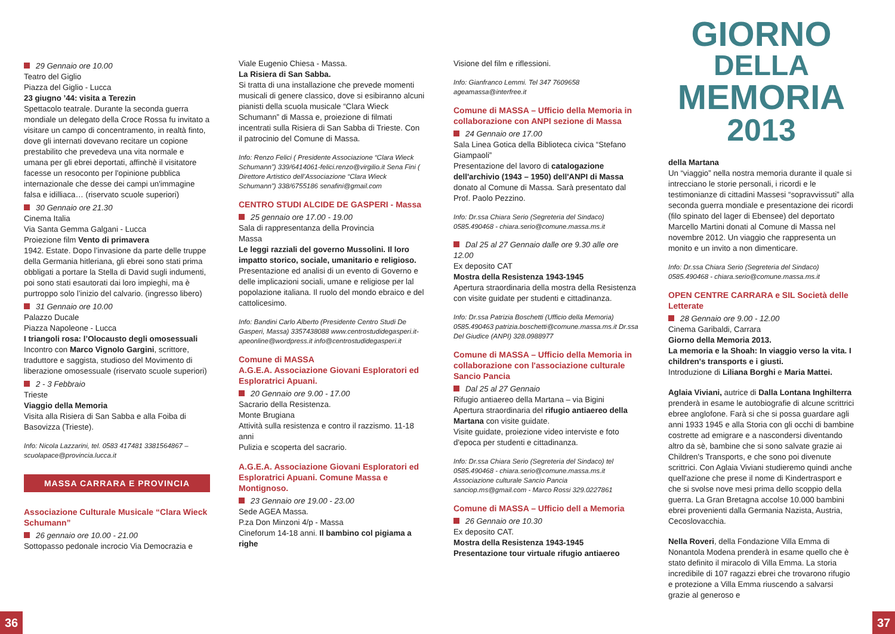29 Gennaio ore 10.00
Teatro del Giglio
Piazza del Giglio - Lucca
23 giugno ’44: visita a Terezin
Spettacolo teatrale. Durante la seconda guerra mondiale un delegato della Croce Rossa fu invitato a visitare un campo di concentramento, in realtà finto, dove gli internati dovevano recitare un copione prestabilito che prevedeva una vita normale e umana per gli ebrei deportati, affinchè il visitatore facesse un resoconto per l'opinione pubblica internazionale che desse dei campi un'immagine falsa e idilliaca… (riservato scuole superiori)
30 Gennaio ore 21.30
Cinema Italia
Via Santa Gemma Galgani - Lucca
Proiezione film Vento di primavera
1942. Estate. Dopo l’invasione da parte delle truppe della Germania hitleriana, gli ebrei sono stati prima obbligati a portare la Stella di David sugli indumenti, poi sono stati esautorati dai loro impieghi, ma è purtroppo solo l’inizio del calvario. (ingresso libero)
31 Gennaio ore 10.00
Palazzo Ducale
Piazza Napoleone - Lucca
I triangoli rosa: l’Olocausto degli omosessuali
Incontro con Marco Vignolo Gargini, scrittore, traduttore e saggista, studioso del Movimento di liberazione omosessuale (riservato scuole superiori)
2 - 3 Febbraio
Trieste
Viaggio della Memoria
Visita alla Risiera di San Sabba e alla Foiba di Basovizza (Trieste).
Info: Nicola Lazzarini, tel. 0583 417481 3381564867 – scuolapace@provincia.lucca.it
MASSA CARRARA E PROVINCIA
Associazione Culturale Musicale “Clara Wieck Schumann”
26 gennaio ore 10.00 - 21.00
Sottopasso pedonale incrocio Via Democrazia e
Viale Eugenio Chiesa - Massa.
La Risiera di San Sabba.
Si tratta di una installazione che prevede momenti musicali di genere classico, dove si esibiranno alcuni pianisti della scuola musicale “Clara Wieck Schumann” di Massa e, proiezione di filmati incentrati sulla Risiera di San Sabba di Trieste. Con il patrocinio del Comune di Massa.
Info: Renzo Felici ( Presidente Associazione “Clara Wieck Schumann”) 339/6414061-felici.renzo@virgilio.it Sena Fini ( Direttore Artistico dell’Associazione “Clara Wieck Schumann”) 338/6755186 senafini@gmail.com
CENTRO STUDI ALCIDE DE GASPERI - Massa
25 gennaio ore 17.00 - 19.00
Sala di rappresentanza della Provincia
Massa
Le leggi razziali del governo Mussolini. Il loro impatto storico, sociale, umanitario e religioso.
Presentazione ed analisi di un evento di Governo e delle implicazioni sociali, umane e religiose per lal popolazione italiana. Il ruolo del mondo ebraico e del cattolicesimo.
Info: Bandini Carlo Alberto (Presidente Centro Studi De Gasperi, Massa) 3357438088 www.centrostudidegasperi.it-apeonline@wordpress.it info@centrostudidegasperi.it
Comune di MASSA
A.G.E.A. Associazione Giovani Esploratori ed Esploratrici Apuani.
20 Gennaio ore 9.00 - 17.00
Sacrario della Resistenza.
Monte Brugiana
Attività sulla resistenza e contro il razzismo. 11-18 anni
Pulizia e scoperta del sacrario.
A.G.E.A. Associazione Giovani Esploratori ed Esploratrici Apuani. Comune Massa e Montignoso.
23 Gennaio ore 19.00 - 23.00
Sede AGEA Massa.
P.za Don Minzoni 4/p - Massa
Cineforum 14-18 anni. Il bambino col pigiama a righe
Visione del film e riflessioni.
Info: Gianfranco Lemmi. Tel 347 7609658 ageamassa@interfree.it
Comune di MASSA – Ufficio della Memoria in collaborazione con ANPI sezione di Massa
24 Gennaio ore 17.00
Sala Linea Gotica della Biblioteca civica “Stefano Giampaoli”
Presentazione del lavoro di catalogazione dell'archivio (1943 – 1950) dell'ANPI di Massa donato al Comune di Massa. Sarà presentato dal Prof. Paolo Pezzino.
Info: Dr.ssa Chiara Serio (Segreteria del Sindaco) 0585.490468 - chiara.serio@comune.massa.ms.it
Dal 25 al 27 Gennaio dalle ore 9.30 alle ore 12.00
Ex deposito CAT
Mostra della Resistenza 1943-1945
Apertura straordinaria della mostra della Resistenza con visite guidate per studenti e cittadinanza.
Info: Dr.ssa Patrizia Boschetti (Ufficio della Memoria) 0585.490463 patrizia.boschetti@comune.massa.ms.it Dr.ssa Del Giudice (ANPI) 328.0988977
Comune di MASSA – Ufficio della Memoria in collaborazione con l'associazione culturale Sancio Pancia
Dal 25 al 27 Gennaio
Rifugio antiaereo della Martana – via Bigini
Apertura straordinaria del rifugio antiaereo della Martana con visite guidate.
Visite guidate, proiezione video interviste e foto d'epoca per studenti e cittadinanza.
Info: Dr.ssa Chiara Serio (Segreteria del Sindaco) tel 0585.490468 - chiara.serio@comune.massa.ms.it Associazione culturale Sancio Pancia sanciop.ms@gmail.com - Marco Rossi 329.0227861
Comune di MASSA – Ufficio dell a Memoria
26 Gennaio ore 10.30
Ex deposito CAT.
Mostra della Resistenza 1943-1945
Presentazione tour virtuale rifugio antiaereo
GIORNO
DELLA
MEMORIA
2013
della Martana
Un “viaggio” nella nostra memoria durante il quale si intrecciano le storie personali, i ricordi e le testimonianze di cittadini Massesi “sopravvissuti” alla seconda guerra mondiale e presentazione dei ricordi (filo spinato del lager di Ebensee) del deportato Marcello Martini donati al Comune di Massa nel novembre 2012. Un viaggio che rappresenta un monito e un invito a non dimenticare.
Info: Dr.ssa Chiara Serio (Segreteria del Sindaco) 0585.490468 - chiara.serio@comune.massa.ms.it
OPEN CENTRE CARRARA e SIL Società delle Letterate
28 Gennaio ore 9.00 - 12.00
Cinema Garibaldi, Carrara
Giorno della Memoria 2013.
La memoria e la Shoah: In viaggio verso la vita. I children's transports e i giusti.
Introduzione di Liliana Borghi e Maria Mattei.
Aglaia Viviani, autrice di Dalla Lontana Inghilterra prenderà in esame le autobiografie di alcune scrittrici ebree anglofone. Farà si che si possa guardare agli anni 1933 1945 e alla Storia con gli occhi di bambine costrette ad emigrare e a nascondersi diventando altro da sè, bambine che si sono salvate grazie ai Children's Transports, e che sono poi divenute scrittrici. Con Aglaia Viviani studieremo quindi anche quell'azione che prese il nome di Kindertrasport e che si svolse nove mesi prima dello scoppio della guerra. La Gran Bretagna accolse 10.000 bambini ebrei provenienti dalla Germania Nazista, Austria, Cecoslovacchia.
Nella Roveri, della Fondazione Villa Emma di Nonantola Modena prenderà in esame quello che è stato definito il miracolo di Villa Emma. La storia incredibile di 107 ragazzi ebrei che trovarono rifugio e protezione a Villa Emma riuscendo a salvarsi grazie al generoso e
36 37